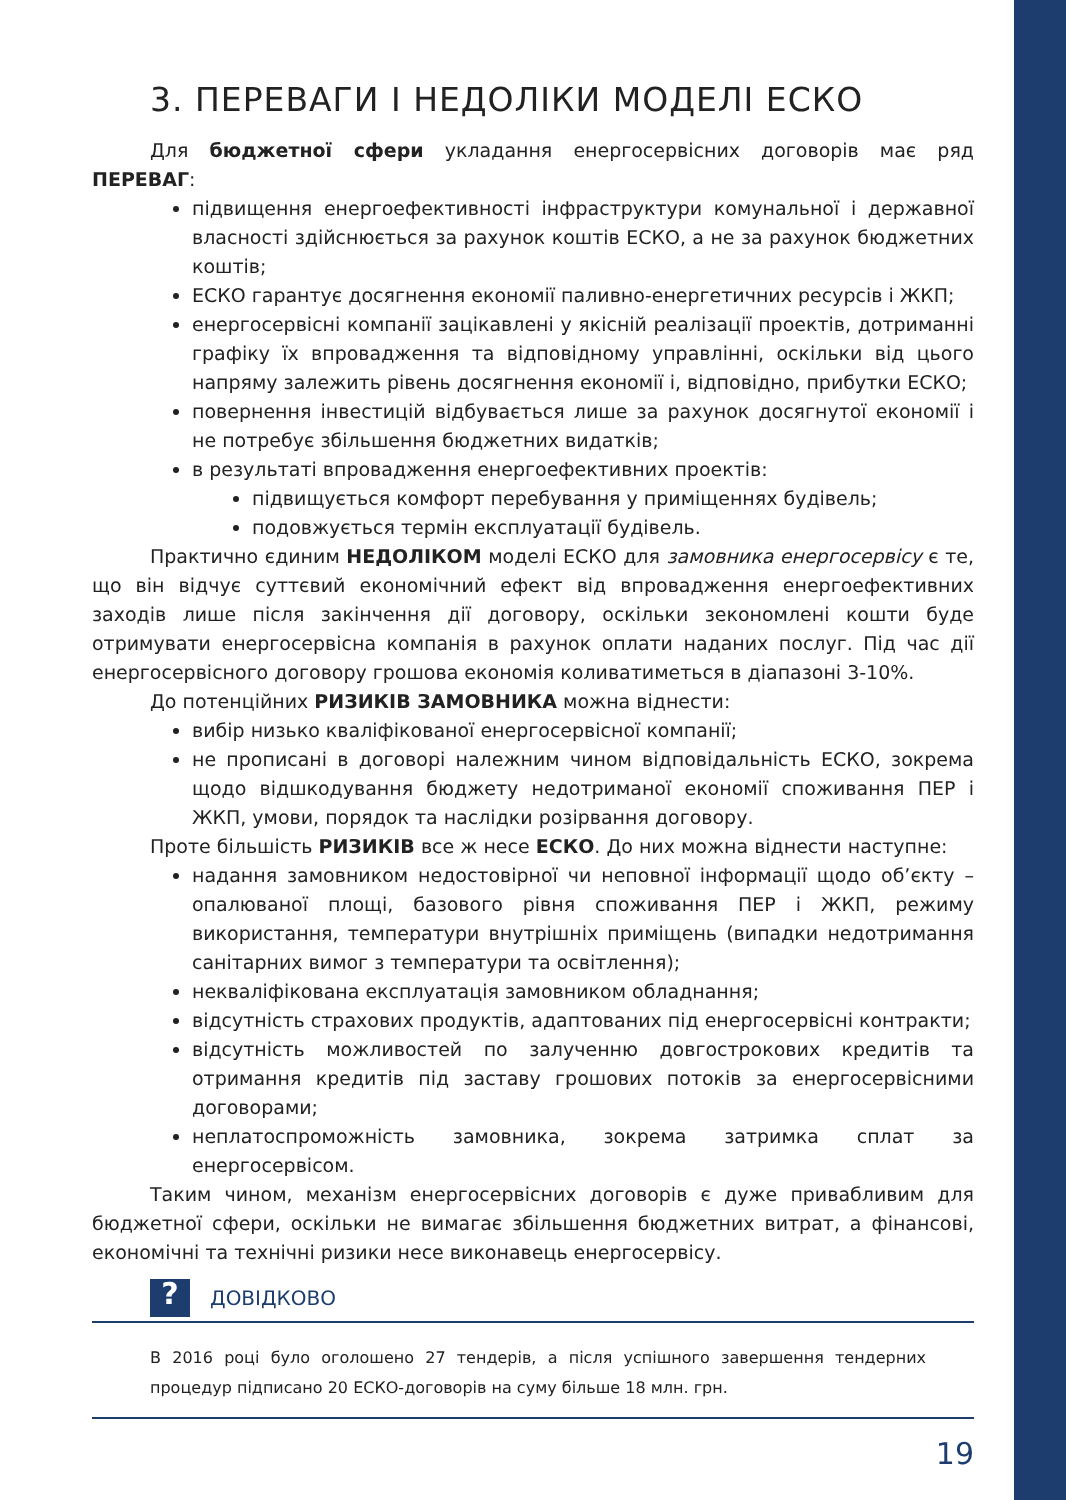3. ПЕРЕВАГИ І НЕДОЛІКИ МОДЕЛІ ЕСКО
Для бюджетної сфери укладання енергосервісних договорів має ряд ПЕРЕВАГ:
підвищення енергоефективності інфраструктури комунальної і державної власності здійснюється за рахунок коштів ЕСКО, а не за рахунок бюджетних коштів;
ЕСКО гарантує досягнення економії паливно-енергетичних ресурсів і ЖКП;
енергосервісні компанії зацікавлені у якісній реалізації проектів, дотриманні графіку їх впровадження та відповідному управлінні, оскільки від цього напряму залежить рівень досягнення економії і, відповідно, прибутки ЕСКО;
повернення інвестицій відбувається лише за рахунок досягнутої економії і не потребує збільшення бюджетних видатків;
в результаті впровадження енергоефективних проектів:
підвищується комфорт перебування у приміщеннях будівель;
подовжується термін експлуатації будівель.
Практично єдиним НЕДОЛІКОМ моделі ЕСКО для замовника енергосервісу є те, що він відчує суттєвий економічний ефект від впровадження енергоефективних заходів лише після закінчення дії договору, оскільки зекономлені кошти буде отримувати енергосервісна компанія в рахунок оплати наданих послуг. Під час дії енергосервісного договору грошова економія коливатиметься в діапазоні 3-10%.
До потенційних РИЗИКІВ ЗАМОВНИКА можна віднести:
вибір низько кваліфікованої енергосервісної компанії;
не прописані в договорі належним чином відповідальність ЕСКО, зокрема щодо відшкодування бюджету недотриманої економії споживання ПЕР і ЖКП, умови, порядок та наслідки розірвання договору.
Проте більшість РИЗИКІВ все ж несе ЕСКО. До них можна віднести наступне:
надання замовником недостовірної чи неповної інформації щодо об’єкту – опалюваної площі, базового рівня споживання ПЕР і ЖКП, режиму використання, температури внутрішніх приміщень (випадки недотримання санітарних вимог з температури та освітлення);
некваліфікована експлуатація замовником обладнання;
відсутність страхових продуктів, адаптованих під енергосервісні контракти;
відсутність можливостей по залученню довгострокових кредитів та отримання кредитів під заставу грошових потоків за енергосервісними договорами;
неплатоспроможність замовника, зокрема затримка сплат за енергосервісом.
Таким чином, механізм енергосервісних договорів є дуже привабливим для бюджетної сфери, оскільки не вимагає збільшення бюджетних витрат, а фінансові, економічні та технічні ризики несе виконавець енергосервісу.
?
ДОВІДКОВО
В 2016 році було оголошено 27 тендерів, а після успішного завершення тендерних процедур підписано 20 ЕСКО-договорів на суму більше 18 млн. грн.
19